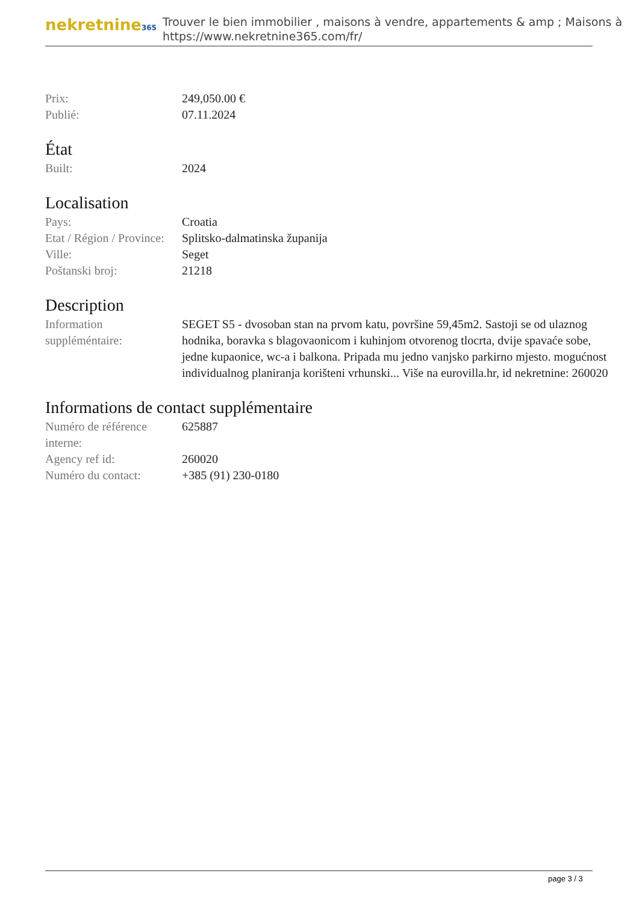nekretnine365
Trouver le bien immobilier , maisons à vendre, appartements & amp ; Maisons à
https://www.nekretnine365.com/fr/
| Prix: | 249,050.00 € |
| Publié: | 07.11.2024 |
État
| Built: | 2024 |
Localisation
| Pays: | Croatia |
| Etat / Région / Province: | Splitsko-dalmatinska županija |
| Ville: | Seget |
| Poštanski broj: | 21218 |
Description
| Information suppléméntaire: | SEGET S5 - dvosoban stan na prvom katu, površine 59,45m2. Sastoji se od ulaznog hodnika, boravka s blagovaonicom i kuhinjom otvorenog tlocrta, dvije spavaće sobe, jedne kupaonice, wc-a i balkona. Pripada mu jedno vanjsko parkirno mjesto. mogućnost individualnog planiranja korišteni vrhunski... Više na eurovilla.hr, id nekretnine: 260020 |
Informations de contact supplémentaire
| Numéro de référence interne: | 625887 |
| Agency ref id: | 260020 |
| Numéro du contact: | +385 (91) 230-0180 |
page 3 / 3